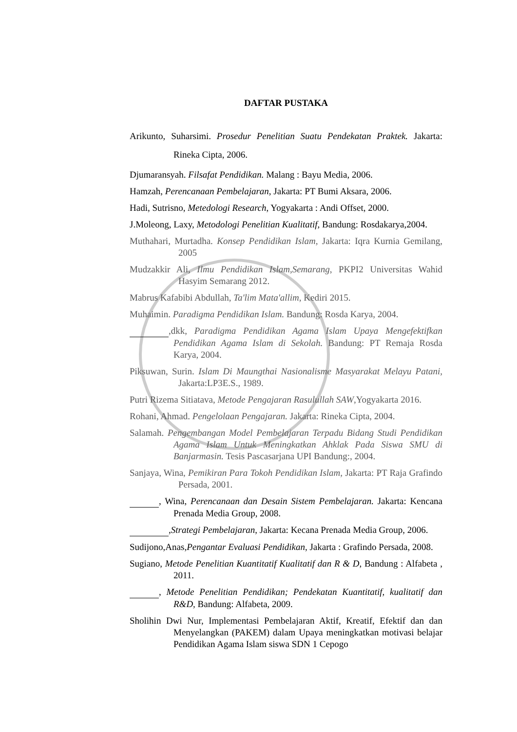DAFTAR PUSTAKA
Arikunto, Suharsimi. Prosedur Penelitian Suatu Pendekatan Praktek. Jakarta: Rineka Cipta, 2006.
Djumaransyah. Filsafat Pendidikan. Malang : Bayu Media, 2006.
Hamzah, Perencanaan Pembelajaran, Jakarta: PT Bumi Aksara, 2006.
Hadi, Sutrisno, Metedologi Research, Yogyakarta : Andi Offset, 2000.
J.Moleong, Laxy, Metodologi Penelitian Kualitatif, Bandung: Rosdakarya,2004.
Muthahari, Murtadha. Konsep Pendidikan Islam, Jakarta: Iqra Kurnia Gemilang, 2005
Mudzakkir Ali, Ilmu Pendidikan Islam,Semarang, PKPI2 Universitas Wahid Hasyim Semarang 2012.
Mabrus Kafabibi Abdullah, Ta'lim Mata'allim, Kediri 2015.
Muhaimin. Paradigma Pendidikan Islam. Bandung: Rosda Karya, 2004.
,dkk, Paradigma Pendidikan Agama Islam Upaya Mengefektifkan Pendidikan Agama Islam di Sekolah. Bandung: PT Remaja Rosda Karya, 2004.
Piksuwan, Surin. Islam Di Maungthai Nasionalisme Masyarakat Melayu Patani, Jakarta:LP3E.S., 1989.
Putri Rizema Sitiatava, Metode Pengajaran Rasulullah SAW,Yogyakarta 2016.
Rohani, Ahmad. Pengelolaan Pengajaran. Jakarta: Rineka Cipta, 2004.
Salamah. Pengembangan Model Pembelajaran Terpadu Bidang Studi Pendidikan Agama Islam Untuk Meningkatkan Ahklak Pada Siswa SMU di Banjarmasin. Tesis Pascasarjana UPI Bandung:, 2004.
Sanjaya, Wina, Pemikiran Para Tokoh Pendidikan Islam, Jakarta: PT Raja Grafindo Persada, 2001.
, Wina, Perencanaan dan Desain Sistem Pembelajaran. Jakarta: Kencana Prenada Media Group, 2008.
,Strategi Pembelajaran, Jakarta: Kecana Prenada Media Group, 2006.
Sudijono,Anas,Pengantar Evaluasi Pendidikan, Jakarta : Grafindo Persada, 2008.
Sugiano, Metode Penelitian Kuantitatif Kualitatif dan R & D, Bandung : Alfabeta , 2011.
, Metode Penelitian Pendidikan; Pendekatan Kuantitatif, kualitatif dan R&D, Bandung: Alfabeta, 2009.
Sholihin Dwi Nur, Implementasi Pembelajaran Aktif, Kreatif, Efektif dan dan Menyelangkan (PAKEM) dalam Upaya meningkatkan motivasi belajar Pendidikan Agama Islam siswa SDN 1 Cepogo